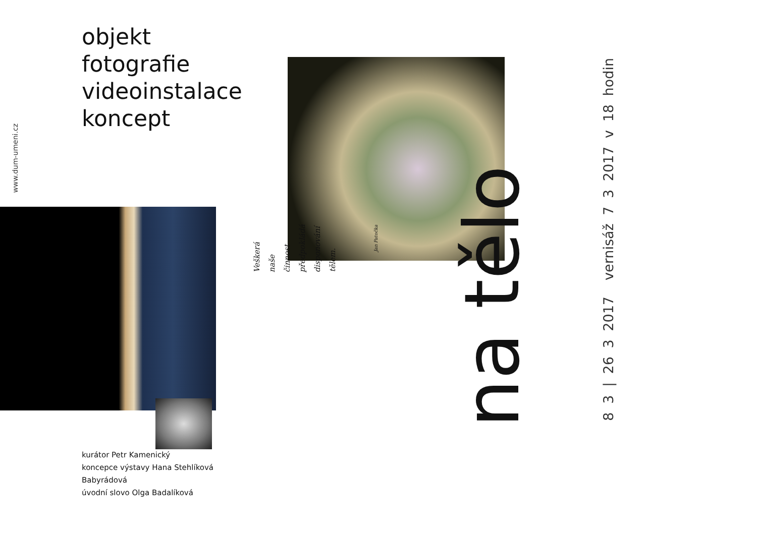www.dum-umeni.cz
objekt
fotografie
videoinstalace
koncept
kurátor Petr Kamenický
koncepce výstavy Hana Stehlíková Babyrádová
úvodní slovo Olga Badalíková
Veškerá naše činnost předpokládá disponování tělem. Jan Patočka
na tělo
vernisáž 7 3 2017 v 18 hodin
8 3 | 26 3 2017